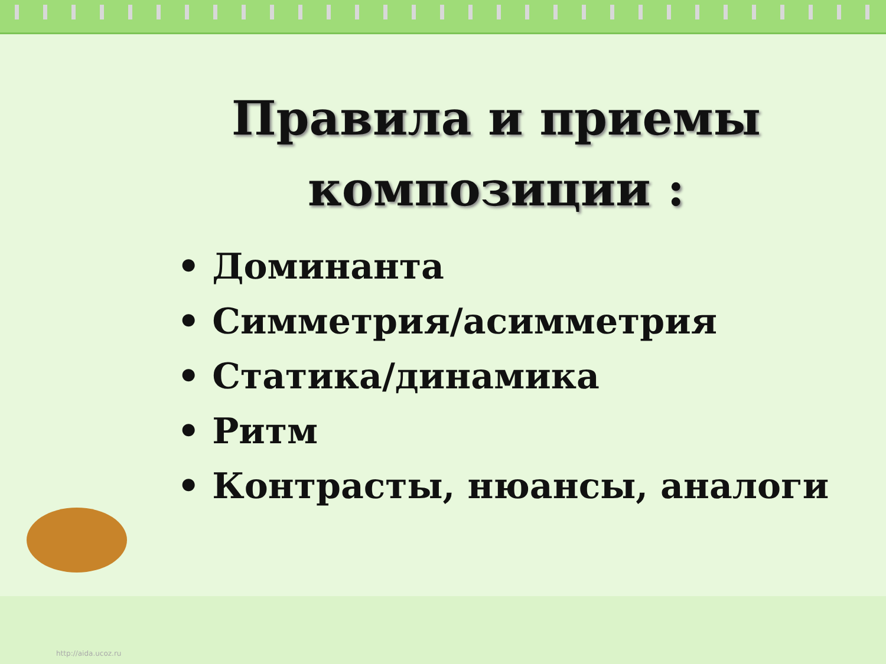Правила и приемы
композиции :
• Доминанта
• Симметрия/асимметрия
• Статика/динамика
• Ритм
• Контрасты, нюансы, аналоги
http://aida.ucoz.ru